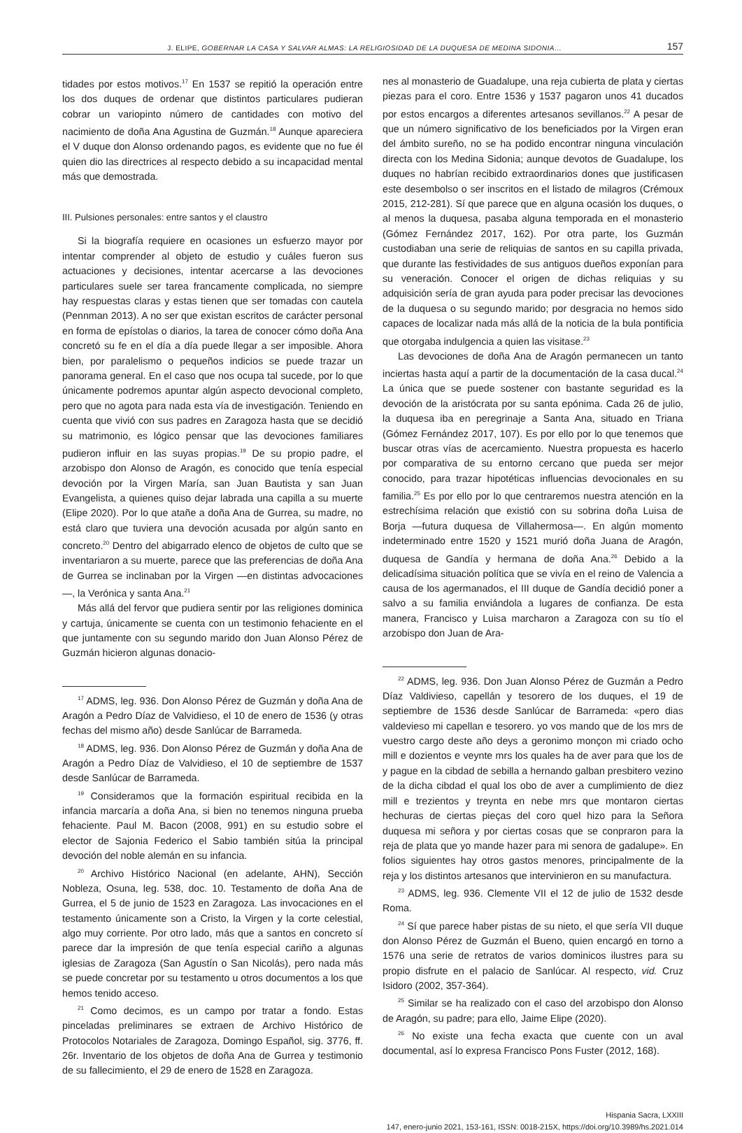J. ELIPE, GOBERNAR LA CASA Y SALVAR ALMAS: LA RELIGIOSIDAD DE LA DUQUESA DE MEDINA SIDONIA… 157
tidades por estos motivos.<sup>17</sup> En 1537 se repitió la operación entre los dos duques de ordenar que distintos particulares pudieran cobrar un variopinto número de cantidades con motivo del nacimiento de doña Ana Agustina de Guzmán.<sup>18</sup> Aunque apareciera el V duque don Alonso ordenando pagos, es evidente que no fue él quien dio las directrices al respecto debido a su incapacidad mental más que demostrada.
III. Pulsiones personales: entre santos y el claustro
Si la biografía requiere en ocasiones un esfuerzo mayor por intentar comprender al objeto de estudio y cuáles fueron sus actuaciones y decisiones, intentar acercarse a las devociones particulares suele ser tarea francamente complicada, no siempre hay respuestas claras y estas tienen que ser tomadas con cautela (Pennman 2013). A no ser que existan escritos de carácter personal en forma de epístolas o diarios, la tarea de conocer cómo doña Ana concretó su fe en el día a día puede llegar a ser imposible. Ahora bien, por paralelismo o pequeños indicios se puede trazar un panorama general. En el caso que nos ocupa tal sucede, por lo que únicamente podremos apuntar algún aspecto devocional completo, pero que no agota para nada esta vía de investigación. Teniendo en cuenta que vivió con sus padres en Zaragoza hasta que se decidió su matrimonio, es lógico pensar que las devociones familiares pudieron influir en las suyas propias.<sup>19</sup> De su propio padre, el arzobispo don Alonso de Aragón, es conocido que tenía especial devoción por la Virgen María, san Juan Bautista y san Juan Evangelista, a quienes quiso dejar labrada una capilla a su muerte (Elipe 2020). Por lo que atañe a doña Ana de Gurrea, su madre, no está claro que tuviera una devoción acusada por algún santo en concreto.<sup>20</sup> Dentro del abigarrado elenco de objetos de culto que se inventariaron a su muerte, parece que las preferencias de doña Ana de Gurrea se inclinaban por la Virgen —en distintas advocaciones—, la Verónica y santa Ana.<sup>21</sup>
Más allá del fervor que pudiera sentir por las religiones dominica y cartuja, únicamente se cuenta con un testimonio fehaciente en el que juntamente con su segundo marido don Juan Alonso Pérez de Guzmán hicieron algunas donacio-
<sup>17</sup> ADMS, leg. 936. Don Alonso Pérez de Guzmán y doña Ana de Aragón a Pedro Díaz de Valvidieso, el 10 de enero de 1536 (y otras fechas del mismo año) desde Sanlúcar de Barrameda.
<sup>18</sup> ADMS, leg. 936. Don Alonso Pérez de Guzmán y doña Ana de Aragón a Pedro Díaz de Valvidieso, el 10 de septiembre de 1537 desde Sanlúcar de Barrameda.
<sup>19</sup> Consideramos que la formación espiritual recibida en la infancia marcaría a doña Ana, si bien no tenemos ninguna prueba fehaciente. Paul M. Bacon (2008, 991) en su estudio sobre el elector de Sajonia Federico el Sabio también sitúa la principal devoción del noble alemán en su infancia.
<sup>20</sup> Archivo Histórico Nacional (en adelante, AHN), Sección Nobleza, Osuna, leg. 538, doc. 10. Testamento de doña Ana de Gurrea, el 5 de junio de 1523 en Zaragoza. Las invocaciones en el testamento únicamente son a Cristo, la Virgen y la corte celestial, algo muy corriente. Por otro lado, más que a santos en concreto sí parece dar la impresión de que tenía especial cariño a algunas iglesias de Zaragoza (San Agustín o San Nicolás), pero nada más se puede concretar por su testamento u otros documentos a los que hemos tenido acceso.
<sup>21</sup> Como decimos, es un campo por tratar a fondo. Estas pinceladas preliminares se extraen de Archivo Histórico de Protocolos Notariales de Zaragoza, Domingo Español, sig. 3776, ff. 26r. Inventario de los objetos de doña Ana de Gurrea y testimonio de su fallecimiento, el 29 de enero de 1528 en Zaragoza.
nes al monasterio de Guadalupe, una reja cubierta de plata y ciertas piezas para el coro. Entre 1536 y 1537 pagaron unos 41 ducados por estos encargos a diferentes artesanos sevillanos.<sup>22</sup> A pesar de que un número significativo de los beneficiados por la Virgen eran del ámbito sureño, no se ha podido encontrar ninguna vinculación directa con los Medina Sidonia; aunque devotos de Guadalupe, los duques no habrían recibido extraordinarios dones que justificasen este desembolso o ser inscritos en el listado de milagros (Crémoux 2015, 212-281). Sí que parece que en alguna ocasión los duques, o al menos la duquesa, pasaba alguna temporada en el monasterio (Gómez Fernández 2017, 162). Por otra parte, los Guzmán custodiaban una serie de reliquias de santos en su capilla privada, que durante las festividades de sus antiguos dueños exponían para su veneración. Conocer el origen de dichas reliquias y su adquisición sería de gran ayuda para poder precisar las devociones de la duquesa o su segundo marido; por desgracia no hemos sido capaces de localizar nada más allá de la noticia de la bula pontificia que otorgaba indulgencia a quien las visitase.<sup>23</sup>
Las devociones de doña Ana de Aragón permanecen un tanto inciertas hasta aquí a partir de la documentación de la casa ducal.<sup>24</sup> La única que se puede sostener con bastante seguridad es la devoción de la aristócrata por su santa epónima. Cada 26 de julio, la duquesa iba en peregrinaje a Santa Ana, situado en Triana (Gómez Fernández 2017, 107). Es por ello por lo que tenemos que buscar otras vías de acercamiento. Nuestra propuesta es hacerlo por comparativa de su entorno cercano que pueda ser mejor conocido, para trazar hipotéticas influencias devocionales en su familia.<sup>25</sup> Es por ello por lo que centraremos nuestra atención en la estrechísima relación que existió con su sobrina doña Luisa de Borja —futura duquesa de Villahermosa—. En algún momento indeterminado entre 1520 y 1521 murió doña Juana de Aragón, duquesa de Gandía y hermana de doña Ana.<sup>26</sup> Debido a la delicadísima situación política que se vivía en el reino de Valencia a causa de los agermanados, el III duque de Gandía decidió poner a salvo a su familia enviándola a lugares de confianza. De esta manera, Francisco y Luisa marcharon a Zaragoza con su tío el arzobispo don Juan de Ara-
<sup>22</sup> ADMS, leg. 936. Don Juan Alonso Pérez de Guzmán a Pedro Díaz Valdivieso, capellán y tesorero de los duques, el 19 de septiembre de 1536 desde Sanlúcar de Barrameda: «pero dias valdevieso mi capellan e tesorero. yo vos mando que de los mrs de vuestro cargo deste año deys a geronimo monçon mi criado ocho mill e dozientos e veynte mrs los quales ha de aver para que los de y pague en la cibdad de sebilla a hernando galban presbitero vezino de la dicha cibdad el qual los obo de aver a cumplimiento de diez mill e trezientos y treynta en nebe mrs que montaron ciertas hechuras de ciertas pieças del coro quel hizo para la Señora duquesa mi señora y por ciertas cosas que se conpraron para la reja de plata que yo mande hazer para mi senora de gadalupe». En folios siguientes hay otros gastos menores, principalmente de la reja y los distintos artesanos que intervinieron en su manufactura.
<sup>23</sup> ADMS, leg. 936. Clemente VII el 12 de julio de 1532 desde Roma.
<sup>24</sup> Sí que parece haber pistas de su nieto, el que sería VII duque don Alonso Pérez de Guzmán el Bueno, quien encargó en torno a 1576 una serie de retratos de varios dominicos ilustres para su propio disfrute en el palacio de Sanlúcar. Al respecto, vid. Cruz Isidoro (2002, 357-364).
<sup>25</sup> Similar se ha realizado con el caso del arzobispo don Alonso de Aragón, su padre; para ello, Jaime Elipe (2020).
<sup>26</sup> No existe una fecha exacta que cuente con un aval documental, así lo expresa Francisco Pons Fuster (2012, 168).
Hispania Sacra, LXXIII
147, enero-junio 2021, 153-161, ISSN: 0018-215X, https://doi.org/10.3989/hs.2021.014